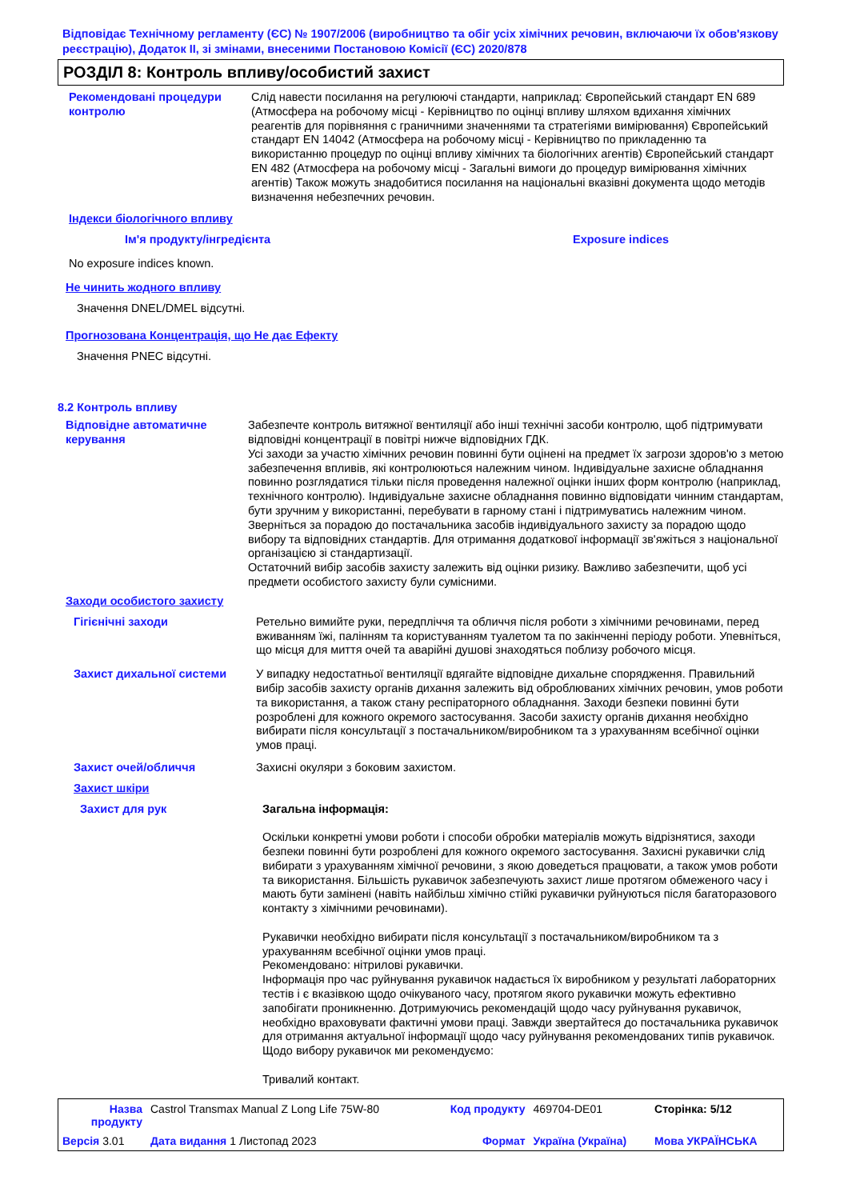Відповідає Технічному регламенту (ЄС) № 1907/2006 (виробництво та обіг усіх хімічних речовин, включаючи їх обов'язкову реєстрацію), Додаток II, зі змінами, внесеними Постановою Комісії (ЄС) 2020/878
РОЗДІЛ 8: Контроль впливу/особистий захист
Рекомендовані процедури контролю
Слід навести посилання на регулюючі стандарти, наприклад: Європейський стандарт EN 689 (Атмосфера на робочому місці - Керівництво по оцінці впливу шляхом вдихання хімічних реагентів для порівняння с граничними значеннями та стратегіями вимірювання) Європейський стандарт EN 14042 (Атмосфера на робочому місці - Керівництво по прикладенню та використанню процедур по оцінці впливу хімічних та біологічних агентів) Європейський стандарт EN 482 (Атмосфера на робочому місці - Загальні вимоги до процедур вимірювання хімічних агентів) Також можуть знадобитися посилання на національні вказівні документа щодо методів визначення небезпечних речовин.
Індекси біологічного впливу
Ім'я продукту/інгредієнта Exposure indices
No exposure indices known.
Не чинить жодного впливу
Значення DNEL/DMEL відсутні.
Прогнозована Концентрація, що Не дає Ефекту
Значення PNEC відсутні.
8.2 Контроль впливу
Відповідне автоматичне керування
Забезпечте контроль витяжної вентиляції або інші технічні засоби контролю, щоб підтримувати відповідні концентрації в повітрі нижче відповідних ГДК.
Усі заходи за участю хімічних речовин повинні бути оцінені на предмет їх загрози здоров'ю з метою забезпечення впливів, які контролюються належним чином. Індивідуальне захисне обладнання повинно розглядатися тільки після проведення належної оцінки інших форм контролю (наприклад, технічного контролю). Індивідуальне захисне обладнання повинно відповідати чинним стандартам, бути зручним у використанні, перебувати в гарному стані і підтримуватись належним чином. Зверніться за порадою до постачальника засобів індивідуального захисту за порадою щодо вибору та відповідних стандартів. Для отримання додаткової інформації зв'яжіться з національної організацією зі стандартизації.
Остаточний вибір засобів захисту залежить від оцінки ризику. Важливо забезпечити, щоб усі предмети особистого захисту були сумісними.
Заходи особистого захисту
Гігієнічні заходи Ретельно вимийте руки, передпліччя та обличчя після роботи з хімічними речовинами, перед вживанням їжі, палінням та користуванням туалетом та по закінченні періоду роботи. Упевніться, що місця для миття очей та аварійні душові знаходяться поблизу робочого місця.
Захист дихальної системи У випадку недостатньої вентиляції вдягайте відповідне дихальне спорядження. Правильний вибір засобів захисту органів дихання залежить від оброблюваних хімічних речовин, умов роботи та використання, а також стану респіраторного обладнання. Заходи безпеки повинні бути розроблені для кожного окремого застосування. Засоби захисту органів дихання необхідно вибирати після консультації з постачальником/виробником та з урахуванням всебічної оцінки умов праці.
Захист очей/обличчя Захисні окуляри з боковим захистом.
Захист шкіри
Захист для рук Загальна інформація:
Оскільки конкретні умови роботи і способи обробки матеріалів можуть відрізнятися, заходи безпеки повинні бути розроблені для кожного окремого застосування. Захисні рукавички слід вибирати з урахуванням хімічної речовини, з якою доведеться працювати, а також умов роботи та використання. Більшість рукавичок забезпечують захист лише протягом обмеженого часу і мають бути замінені (навіть найбільш хімічно стійкі рукавички руйнуються після багаторазового контакту з хімічними речовинами).
Рукавички необхідно вибирати після консультації з постачальником/виробником та з урахуванням всебічної оцінки умов праці.
Рекомендовано: нітрилові рукавички.
Інформація про час руйнування рукавичок надається їх виробником у результаті лабораторних тестів і є вказівкою щодо очікуваного часу, протягом якого рукавички можуть ефективно запобігати проникненню. Дотримуючись рекомендацій щодо часу руйнування рукавичок, необхідно враховувати фактичні умови праці. Завжди звертайтеся до постачальника рукавичок для отримання актуальної інформації щодо часу руйнування рекомендованих типів рукавичок.
Щодо вибору рукавичок ми рекомендуємо:
Тривалий контакт.
| Назва продукту | Castrol Transmax Manual Z Long Life 75W-80 | Код продукту | 469704-DE01 | Сторінка: 5/12 |
| Версія 3.01 | Дата видання 1 Листопад 2023 | Формат | Україна (Україна) | Мова УКРАЇНСЬКА |